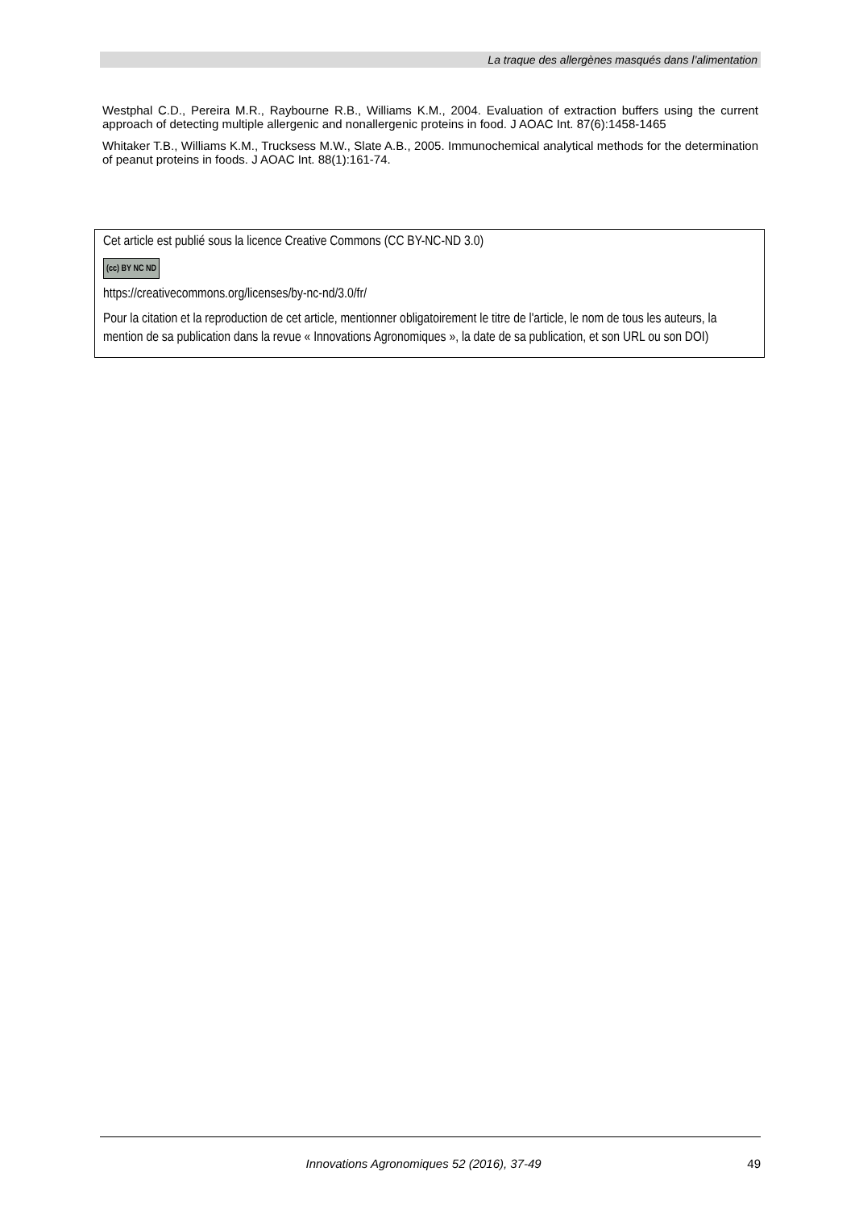La traque des allergènes masqués dans l’alimentation
Westphal C.D., Pereira M.R., Raybourne R.B., Williams K.M., 2004. Evaluation of extraction buffers using the current approach of detecting multiple allergenic and nonallergenic proteins in food. J AOAC Int. 87(6):1458-1465
Whitaker T.B., Williams K.M., Trucksess M.W., Slate A.B., 2005. Immunochemical analytical methods for the determination of peanut proteins in foods. J AOAC Int. 88(1):161-74.
Cet article est publié sous la licence Creative Commons (CC BY-NC-ND 3.0)
(cc) BY NC ND
https://creativecommons.org/licenses/by-nc-nd/3.0/fr/
Pour la citation et la reproduction de cet article, mentionner obligatoirement le titre de l'article, le nom de tous les auteurs, la mention de sa publication dans la revue « Innovations Agronomiques », la date de sa publication, et son URL ou son DOI)
Innovations Agronomiques 52 (2016), 37-49 49